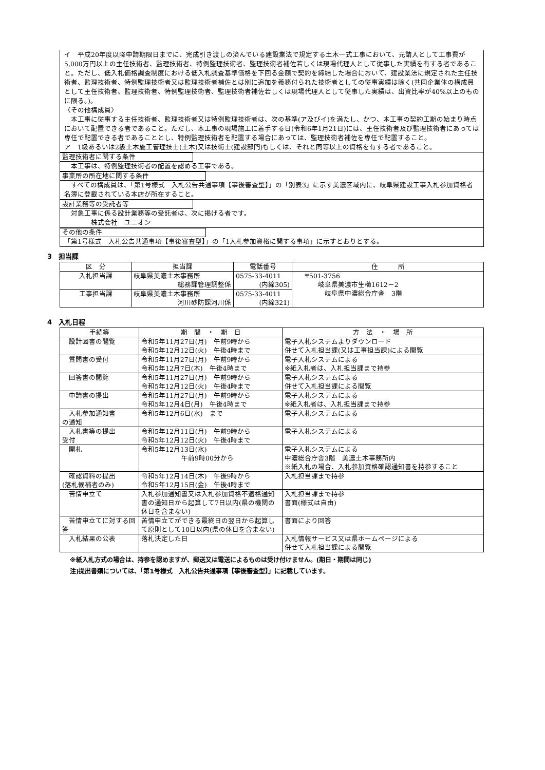イ　平成20年度以降申請期限日までに、完成引き渡しの済んでいる建設業法で規定する土木一式工事において、元請人として工事費が5,000万円以上の主任技術者、監理技術者、特例監理技術者、監理技術者補佐若しくは現場代理人として従事した実績を有する者であること。ただし、低入札価格調査制度における低入札調査基準価格を下回る金額で契約を締結した場合において、建設業法に規定された主任技術者、監理技術者、特例監理技術者又は監理技術者補佐とは別に追加を義務付られた技術者としての従事実績は除く(共同企業体の構成員として主任技術者、監理技術者、特例監理技術者、監理技術者補佐若しくは現場代理人として従事した実績は、出資比率が40%以上のものに限る。)。
〈その他構成員〉
　本工事に従事する主任技術者、監理技術者又は特例監理技術者は、次の基準(ア及びイ)を満たし、かつ、本工事の契約工期の始まり時点において配置できる者であること。ただし、本工事の現場施工に着手する日(令和6年1月21日)には、主任技術者及び監理技術者にあっては専任で配置できる者であることとし、特例監理技術者を配置する場合にあっては、監理技術者補佐を専任で配置すること。
ア　1級あるいは2級土木施工管理技士(土木)又は技術士(建設部門)もしくは、それと同等以上の資格を有する者であること。
監理技術者に関する条件
　本工事は、特例監理技術者の配置を認める工事である。
事業所の所在地に関する条件
　すべての構成員は、「第1号様式　入札公告共通事項【事後審査型】」の「別表3」に示す美濃区域内に、岐阜県建設工事入札参加資格者名簿に登載されている本店が所在すること。
設計業務等の受託者等
　対象工事に係る設計業務等の受託者は、次に掲げる者です。
　　　　株式会社　ユニオン
その他の条件
「第1号様式　入札公告共通事項【事後審査型】」の「1入札参加資格に関する事項」に示すとおりとする。
3　担当課
| 区 分 | 担当課 | 電話番号 | 住 所 |
| --- | --- | --- | --- |
| 入札担当課 | 岐阜県美濃土木事務所 総務課管理調整係 | 0575-33-4011 (内線305) | 〒501-3756 岐阜県美濃市生櫛1612－2 岐阜県中濃総合庁舎 3階 |
| 工事担当課 | 岐阜県美濃土木事務所 河川砂防課河川係 | 0575-33-4011 (内線321) | |
4　入札日程
| 手続等 | 期 間 ・ 期 日 | 方 法 ・ 場 所 |
| --- | --- | --- |
| 設計図書の閲覧 | 令和5年11月27日(月) 午前9時から 令和5年12月12日(火) 午後4時まで | 電子入札システムよりダウンロード 併せて入札担当課(又は工事担当課)による閲覧 |
| 質問書の受付 | 令和5年11月27日(月) 午前9時から 令和5年12月7日(木) 午後4時まで | 電子入札システムによる ※紙入札者は、入札担当課まで持参 |
| 回答書の閲覧 | 令和5年11月27日(月) 午前9時から 令和5年12月12日(火) 午後4時まで | 電子入札システムによる 併せて入札担当課による閲覧 |
| 申請書の提出 | 令和5年11月27日(月) 午前9時から 令和5年12月4日(月) 午後4時まで | 電子入札システムによる ※紙入札者は、入札担当課まで持参 |
| 入札参加通知書 の通知 | 令和5年12月6日(水) まで | 電子入札システムによる |
| 入札書等の提出 受付 | 令和5年12月11日(月) 午前9時から 令和5年12月12日(火) 午後4時まで | 電子入札システムによる |
| 開札 | 令和5年12月13日(水) 午前9時00分から | 電子入札システムによる 中濃総合庁舎3階 美濃土木事務所内 ※紙入札の場合、入札参加資格確認通知書を持参すること |
| 確認資料の提出 (落札候補者のみ) | 令和5年12月14日(木) 午後9時から 令和5年12月15日(金) 午後4時まで | 入札担当課まで持参 |
| 苦情申立て | 入札参加通知書又は入札参加資格不適格通知書の通知日から起算して7日以内(県の機関の休日を含まない) | 入札担当課まで持参 書面(様式は自由) |
| 苦情申立てに対する回答 | 苦情申立てができる最終日の翌日から起算して原則として10日以内(県の休日を含まない) | 書面により回答 |
| 入札結果の公表 | 落札決定した日 | 入札情報サービス又は県ホームページによる 併せて入札担当課による閲覧 |
※紙入札方式の場合は、持参を認めますが、郵送又は電送によるものは受け付けません。(期日・期間は同じ)
注)提出書類については、「第1号様式　入札公告共通事項【事後審査型】」に記載しています。